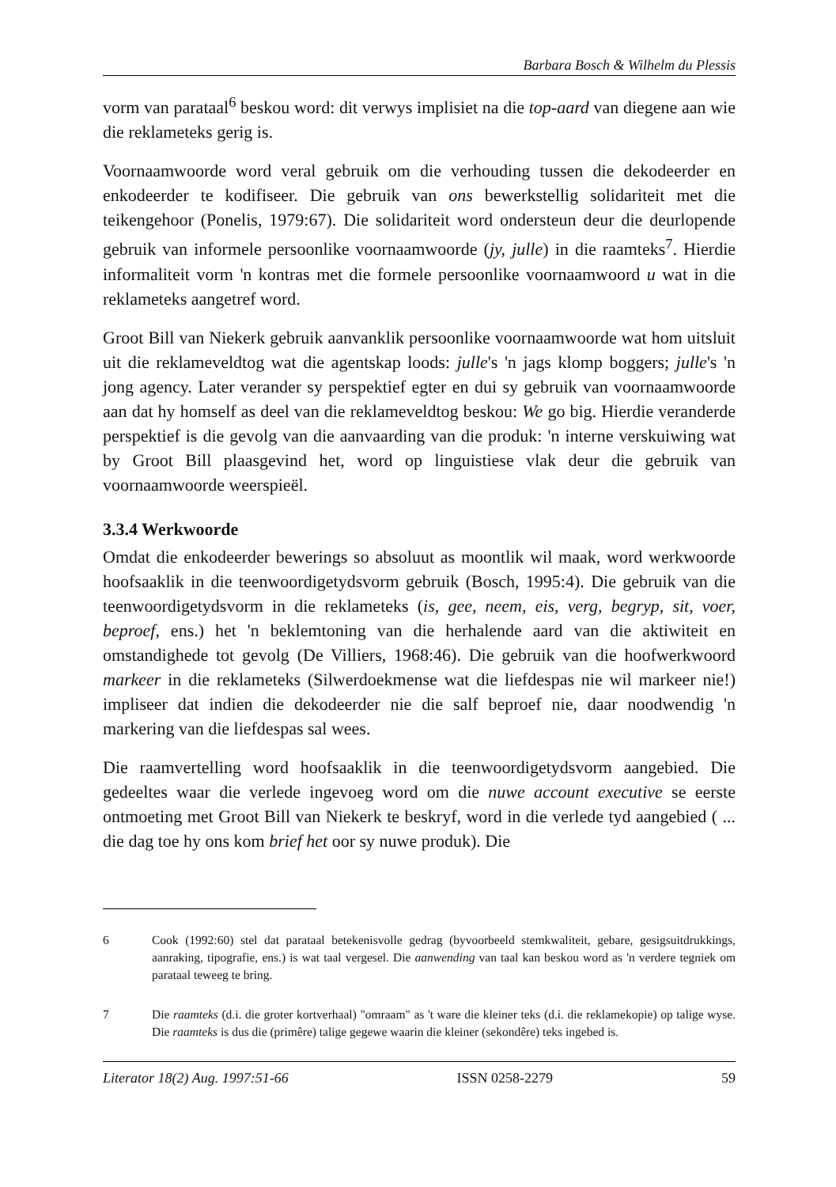Barbara Bosch & Wilhelm du Plessis
vorm van parataal<sup>6</sup> beskou word: dit verwys implisiet na die top-aard van diegene aan wie die reklameteks gerig is.
Voornaamwoorde word veral gebruik om die verhouding tussen die dekodeerder en enkodeerder te kodifiseer. Die gebruik van ons bewerkstellig solidariteit met die teikengehoor (Ponelis, 1979:67). Die solidariteit word ondersteun deur die deurlopende gebruik van informele persoonlike voornaamwoorde (jy, julle) in die raamteks<sup>7</sup>. Hierdie informaliteit vorm 'n kontras met die formele persoonlike voornaamwoord u wat in die reklameteks aangetref word.
Groot Bill van Niekerk gebruik aanvanklik persoonlike voornaamwoorde wat hom uitsluit uit die reklameveldtog wat die agentskap loods: julle's 'n jags klomp boggers; julle's 'n jong agency. Later verander sy perspektief egter en dui sy gebruik van voornaamwoorde aan dat hy homself as deel van die reklameveldtog beskou: We go big. Hierdie veranderde perspektief is die gevolg van die aanvaarding van die produk: 'n interne verskuiwing wat by Groot Bill plaasgevind het, word op linguistiese vlak deur die gebruik van voornaamwoorde weerspieël.
3.3.4 Werkwoorde
Omdat die enkodeerder bewerings so absoluut as moontlik wil maak, word werkwoorde hoofsaaklik in die teenwoordigetydsvorm gebruik (Bosch, 1995:4). Die gebruik van die teenwoordigetydsvorm in die reklameteks (is, gee, neem, eis, verg, begryp, sit, voer, beproef, ens.) het 'n beklemtoning van die herhalende aard van die aktiwiteit en omstandighede tot gevolg (De Villiers, 1968:46). Die gebruik van die hoofwerkwoord markeer in die reklameteks (Silwerdoekmense wat die liefdespas nie wil markeer nie!) impliseer dat indien die dekodeerder nie die salf beproef nie, daar noodwendig 'n markering van die liefdespas sal wees.
Die raamvertelling word hoofsaaklik in die teenwoordigetydsvorm aangebied. Die gedeeltes waar die verlede ingevoeg word om die nuwe account executive se eerste ontmoeting met Groot Bill van Niekerk te beskryf, word in die verlede tyd aangebied ( ... die dag toe hy ons kom brief het oor sy nuwe produk). Die
6 Cook (1992:60) stel dat parataal betekenisvolle gedrag (byvoorbeeld stemkwaliteit, gebare, gesigsuitdrukkings, aanraking, tipografie, ens.) is wat taal vergesel. Die aanwending van taal kan beskou word as 'n verdere tegniek om parataal teweeg te bring.
7 Die raamteks (d.i. die groter kortverhaal) "omraam" as 't ware die kleiner teks (d.i. die reklamekopie) op talige wyse. Die raamteks is dus die (primêre) talige gegewe waarin die kleiner (sekondêre) teks ingebed is.
Literator 18(2) Aug. 1997:51-66 ISSN 0258-2279 59